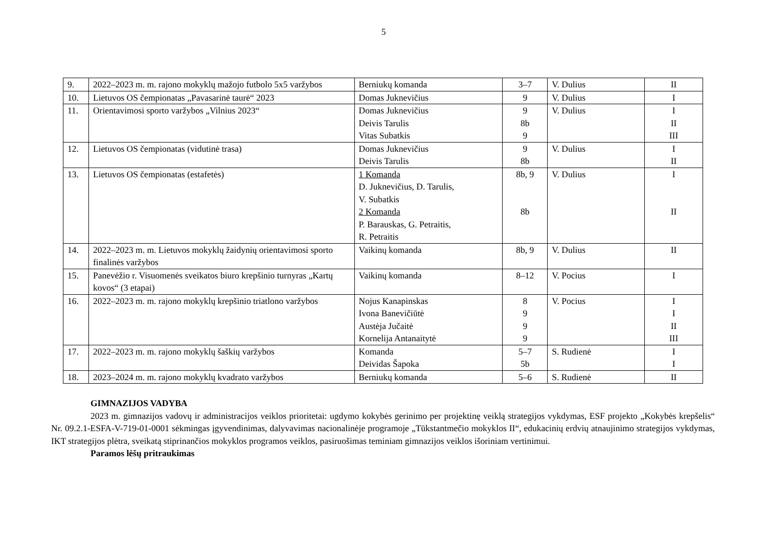5
| 9. | 2022–2023 m. m. rajono mokyklų mažojo futbolo 5x5 varžybos | Berniukų komanda | 3–7 | V. Dulius | II |
| 10. | Lietuvos OS čempionatas „Pavasarinė taurė“ 2023 | Domas Juknevičius | 9 | V. Dulius | I |
| 11. | Orientavimosi sporto varžybos „Vilnius 2023“ | Domas Juknevičius Deivis Tarulis Vitas Subatkis | 9 8b 9 | V. Dulius | I II III |
| 12. | Lietuvos OS čempionatas (vidutinė trasa) | Domas Juknevičius Deivis Tarulis | 9 8b | V. Dulius | I II |
| 13. | Lietuvos OS čempionatas (estafetės) | 1 Komanda D. Juknevičius, D. Tarulis, V. Subatkis 2 Komanda P. Barauskas, G. Petraitis, R. Petraitis | 8b, 9 8b | V. Dulius | I II |
| 14. | 2022–2023 m. m. Lietuvos mokyklų žaidynių orientavimosi sporto finalinės varžybos | Vaikinų komanda | 8b, 9 | V. Dulius | II |
| 15. | Panevėžio r. Visuomenės sveikatos biuro krepšinio turnyras „Kartų kovos“ (3 etapai) | Vaikinų komanda | 8–12 | V. Pocius | I |
| 16. | 2022–2023 m. m. rajono mokyklų krepšinio triatlono varžybos | Nojus Kanapinskas Ivona Banevičiūtė Austėja Jučaitė Kornelija Antanaitytė | 8 9 9 9 | V. Pocius | I I II III |
| 17. | 2022–2023 m. m. rajono mokyklų šaškių varžybos | Komanda Deividas Šapoka | 5–7 5b | S. Rudienė | I I |
| 18. | 2023–2024 m. m. rajono mokyklų kvadrato varžybos | Berniukų komanda | 5–6 | S. Rudienė | II |
GIMNAZIJOS VADYBA
2023 m. gimnazijos vadovų ir administracijos veiklos prioritetai: ugdymo kokybės gerinimo per projektinę veiklą strategijos vykdymas, ESF projekto „Kokybės krepšelis“ Nr. 09.2.1-ESFA-V-719-01-0001 sėkmingas įgyvendinimas, dalyvavimas nacionalinėje programoje „Tūkstantmečio mokyklos II“, edukacinių erdvių atnaujinimo strategijos vykdymas, IKT strategijos plėtra, sveikatą stiprinančios mokyklos programos veiklos, pasiruošimas teminiam gimnazijos veiklos išoriniam vertinimui.
Paramos lėšų pritraukimas